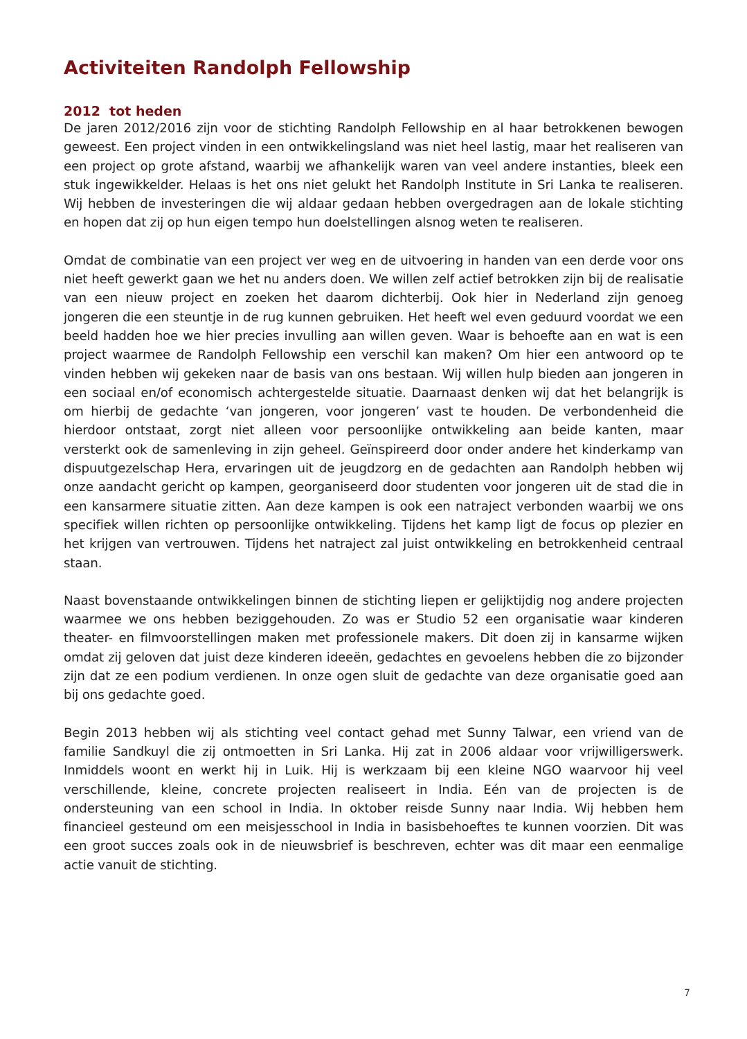Activiteiten Randolph Fellowship
2012 tot heden
De jaren 2012/2016 zijn voor de stichting Randolph Fellowship en al haar betrokkenen bewogen geweest. Een project vinden in een ontwikkelingsland was niet heel lastig, maar het realiseren van een project op grote afstand, waarbij we afhankelijk waren van veel andere instanties, bleek een stuk ingewikkelder. Helaas is het ons niet gelukt het Randolph Institute in Sri Lanka te realiseren. Wij hebben de investeringen die wij aldaar gedaan hebben overgedragen aan de lokale stichting en hopen dat zij op hun eigen tempo hun doelstellingen alsnog weten te realiseren.
Omdat de combinatie van een project ver weg en de uitvoering in handen van een derde voor ons niet heeft gewerkt gaan we het nu anders doen. We willen zelf actief betrokken zijn bij de realisatie van een nieuw project en zoeken het daarom dichterbij. Ook hier in Nederland zijn genoeg jongeren die een steuntje in de rug kunnen gebruiken. Het heeft wel even geduurd voordat we een beeld hadden hoe we hier precies invulling aan willen geven. Waar is behoefte aan en wat is een project waarmee de Randolph Fellowship een verschil kan maken? Om hier een antwoord op te vinden hebben wij gekeken naar de basis van ons bestaan. Wij willen hulp bieden aan jongeren in een sociaal en/of economisch achtergestelde situatie. Daarnaast denken wij dat het belangrijk is om hierbij de gedachte ‘van jongeren, voor jongeren’ vast te houden. De verbondenheid die hierdoor ontstaat, zorgt niet alleen voor persoonlijke ontwikkeling aan beide kanten, maar versterkt ook de samenleving in zijn geheel. Geïnspireerd door onder andere het kinderkamp van dispuutgezelschap Hera, ervaringen uit de jeugdzorg en de gedachten aan Randolph hebben wij onze aandacht gericht op kampen, georganiseerd door studenten voor jongeren uit de stad die in een kansarmere situatie zitten. Aan deze kampen is ook een natraject verbonden waarbij we ons specifiek willen richten op persoonlijke ontwikkeling. Tijdens het kamp ligt de focus op plezier en het krijgen van vertrouwen. Tijdens het natraject zal juist ontwikkeling en betrokkenheid centraal staan.
Naast bovenstaande ontwikkelingen binnen de stichting liepen er gelijktijdig nog andere projecten waarmee we ons hebben beziggehouden. Zo was er Studio 52 een organisatie waar kinderen theater- en filmvoorstellingen maken met professionele makers. Dit doen zij in kansarme wijken omdat zij geloven dat juist deze kinderen ideeën, gedachtes en gevoelens hebben die zo bijzonder zijn dat ze een podium verdienen. In onze ogen sluit de gedachte van deze organisatie goed aan bij ons gedachte goed.
Begin 2013 hebben wij als stichting veel contact gehad met Sunny Talwar, een vriend van de familie Sandkuyl die zij ontmoetten in Sri Lanka. Hij zat in 2006 aldaar voor vrijwilligerswerk. Inmiddels woont en werkt hij in Luik. Hij is werkzaam bij een kleine NGO waarvoor hij veel verschillende, kleine, concrete projecten realiseert in India. Eén van de projecten is de ondersteuning van een school in India. In oktober reisde Sunny naar India. Wij hebben hem financieel gesteund om een meisjesschool in India in basisbehoeftes te kunnen voorzien. Dit was een groot succes zoals ook in de nieuwsbrief is beschreven, echter was dit maar een eenmalige actie vanuit de stichting.
7